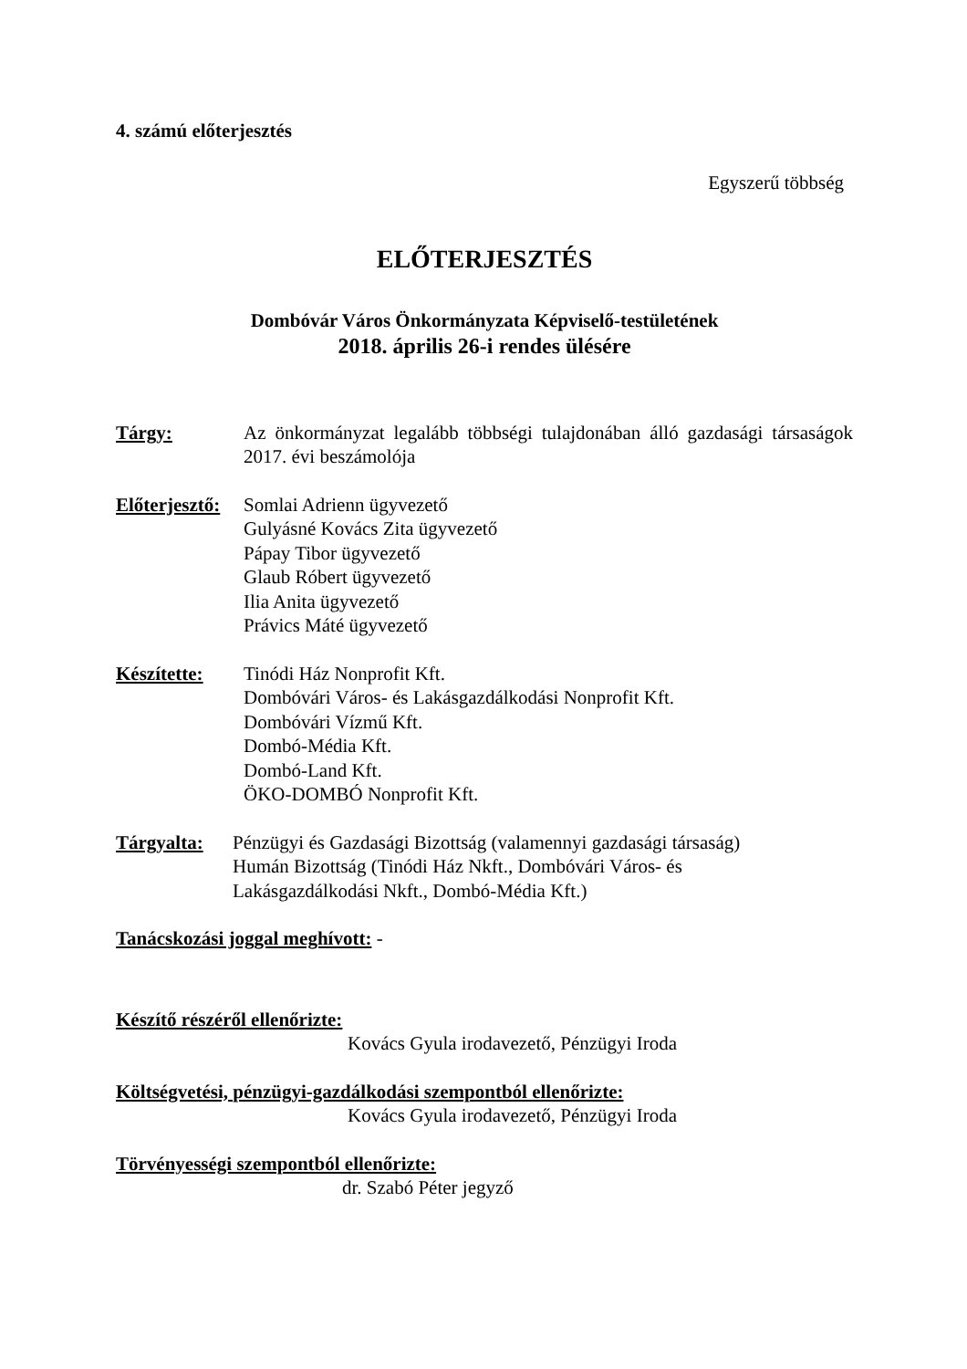4. számú előterjesztés
Egyszerű többség
ELŐTERJESZTÉS
Dombóvár Város Önkormányzata Képviselő-testületének
2018. április 26-i rendes ülésére
Tárgy: Az önkormányzat legalább többségi tulajdonában álló gazdasági társaságok 2017. évi beszámolója
Előterjesztő:
Somlai Adrienn ügyvezető
Gulyásné Kovács Zita ügyvezető
Pápay Tibor ügyvezető
Glaub Róbert ügyvezető
Ilia Anita ügyvezető
Právics Máté ügyvezető
Készítette: Tinódi Ház Nonprofit Kft.
Dombóvári Város- és Lakásgazdálkodási Nonprofit Kft.
Dombóvári Vízmű Kft.
Dombó-Média Kft.
Dombó-Land Kft.
ÖKO-DOMBÓ Nonprofit Kft.
Tárgyalta: Pénzügyi és Gazdasági Bizottság (valamennyi gazdasági társaság)
Humán Bizottság (Tinódi Ház Nkft., Dombóvári Város- és
Lakásgazdálkodási Nkft., Dombó-Média Kft.)
Tanácskozási joggal meghívott: -
Készítő részéről ellenőrizte:
Kovács Gyula irodavezető, Pénzügyi Iroda
Költségvetési, pénzügyi-gazdálkodási szempontból ellenőrizte:
Kovács Gyula irodavezető, Pénzügyi Iroda
Törvényességi szempontból ellenőrizte:
dr. Szabó Péter jegyző